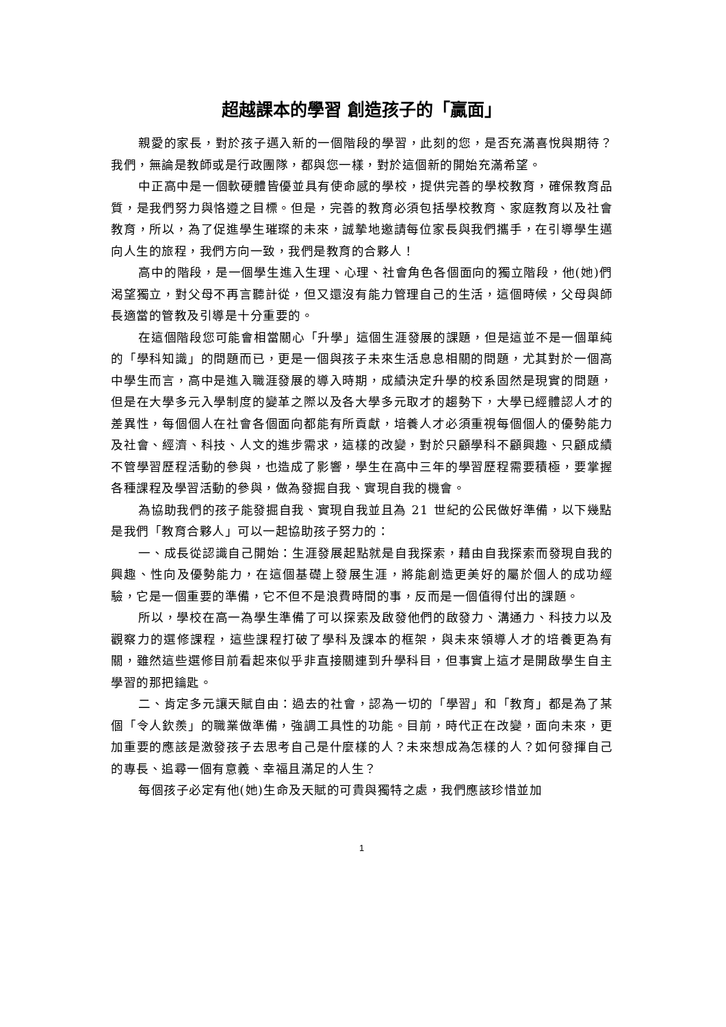超越課本的學習 創造孩子的「贏面」
親愛的家長，對於孩子邁入新的一個階段的學習，此刻的您，是否充滿喜悅與期待？我們，無論是教師或是行政團隊，都與您一樣，對於這個新的開始充滿希望。
中正高中是一個軟硬體皆優並具有使命感的學校，提供完善的學校教育，確保教育品質，是我們努力與恪遵之目標。但是，完善的教育必須包括學校教育、家庭教育以及社會教育，所以，為了促進學生璀璨的未來，誠摯地邀請每位家長與我們攜手，在引導學生邁向人生的旅程，我們方向一致，我們是教育的合夥人！
高中的階段，是一個學生進入生理、心理、社會角色各個面向的獨立階段，他(她)們渴望獨立，對父母不再言聽計從，但又還沒有能力管理自己的生活，這個時候，父母與師長適當的管教及引導是十分重要的。
在這個階段您可能會相當關心「升學」這個生涯發展的課題，但是這並不是一個單純的「學科知識」的問題而已，更是一個與孩子未來生活息息相關的問題，尤其對於一個高中學生而言，高中是進入職涯發展的導入時期，成績決定升學的校系固然是現實的問題，但是在大學多元入學制度的變革之際以及各大學多元取才的趨勢下，大學已經體認人才的差異性，每個個人在社會各個面向都能有所貢獻，培養人才必須重視每個個人的優勢能力及社會、經濟、科技、人文的進步需求，這樣的改變，對於只顧學科不顧興趣、只顧成績不管學習歷程活動的參與，也造成了影響，學生在高中三年的學習歷程需要積極，要掌握各種課程及學習活動的參與，做為發掘自我、實現自我的機會。
為協助我們的孩子能發掘自我、實現自我並且為 21 世紀的公民做好準備，以下幾點是我們「教育合夥人」可以一起協助孩子努力的：
一、成長從認識自己開始：生涯發展起點就是自我探索，藉由自我探索而發現自我的興趣、性向及優勢能力，在這個基礎上發展生涯，將能創造更美好的屬於個人的成功經驗，它是一個重要的準備，它不但不是浪費時間的事，反而是一個值得付出的課題。
所以，學校在高一為學生準備了可以探索及啟發他們的啟發力、溝通力、科技力以及觀察力的選修課程，這些課程打破了學科及課本的框架，與未來領導人才的培養更為有關，雖然這些選修目前看起來似乎非直接關連到升學科目，但事實上這才是開啟學生自主學習的那把鑰匙。
二、肯定多元讓天賦自由：過去的社會，認為一切的「學習」和「教育」都是為了某個「令人欽羨」的職業做準備，強調工具性的功能。目前，時代正在改變，面向未來，更加重要的應該是激發孩子去思考自己是什麼樣的人？未來想成為怎樣的人？如何發揮自己的專長、追尋一個有意義、幸福且滿足的人生？
每個孩子必定有他(她)生命及天賦的可貴與獨特之處，我們應該珍惜並加
1